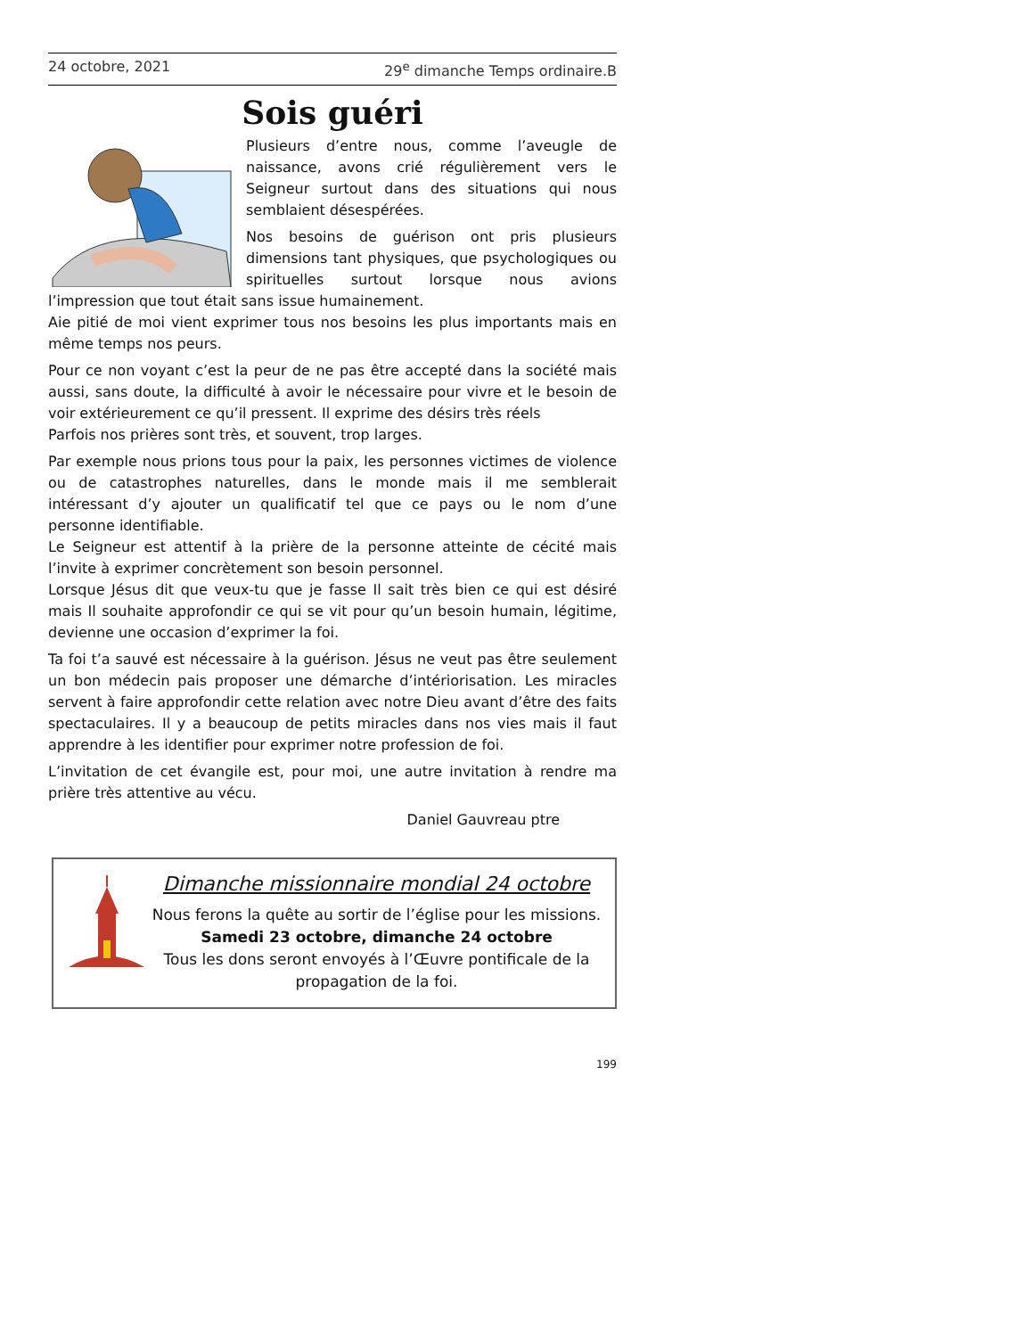24 octobre, 2021 29<sup>e</sup> dimanche Temps ordinaire.B
Sois guéri
Plusieurs d’entre nous, comme l’aveugle de naissance, avons crié régulièrement vers le Seigneur surtout dans des situations qui nous semblaient désespérées.
Nos besoins de guérison ont pris plusieurs dimensions tant physiques, que psychologiques ou spirituelles surtout lorsque nous avions l’impression que tout était sans issue humainement.
Aie pitié de moi vient exprimer tous nos besoins les plus importants mais en même temps nos peurs.
Pour ce non voyant c’est la peur de ne pas être accepté dans la société mais aussi, sans doute, la difficulté à avoir le nécessaire pour vivre et le besoin de voir extérieurement ce qu’il pressent. Il exprime des désirs très réels
Parfois nos prières sont très, et souvent, trop larges.
Par exemple nous prions tous pour la paix, les personnes victimes de violence ou de catastrophes naturelles, dans le monde mais il me semblerait intéressant d’y ajouter un qualificatif tel que ce pays ou le nom d’une personne identifiable.
Le Seigneur est attentif à la prière de la personne atteinte de cécité mais l’invite à exprimer concrètement son besoin personnel.
Lorsque Jésus dit que veux-tu que je fasse Il sait très bien ce qui est désiré mais Il souhaite approfondir ce qui se vit pour qu’un besoin humain, légitime, devienne une occasion d’exprimer la foi.
Ta foi t’a sauvé est nécessaire à la guérison. Jésus ne veut pas être seulement un bon médecin pais proposer une démarche d’intériorisation. Les miracles servent à faire approfondir cette relation avec notre Dieu avant d’être des faits spectaculaires. Il y a beaucoup de petits miracles dans nos vies mais il faut apprendre à les identifier pour exprimer notre profession de foi.
L’invitation de cet évangile est, pour moi, une autre invitation à rendre ma prière très attentive au vécu.
Daniel Gauvreau ptre
Dimanche missionnaire mondial 24 octobre
Nous ferons la quête au sortir de l’église pour les missions.
Samedi 23 octobre, dimanche 24 octobre
Tous les dons seront envoyés à l’Œuvre pontificale de la propagation de la foi.
199